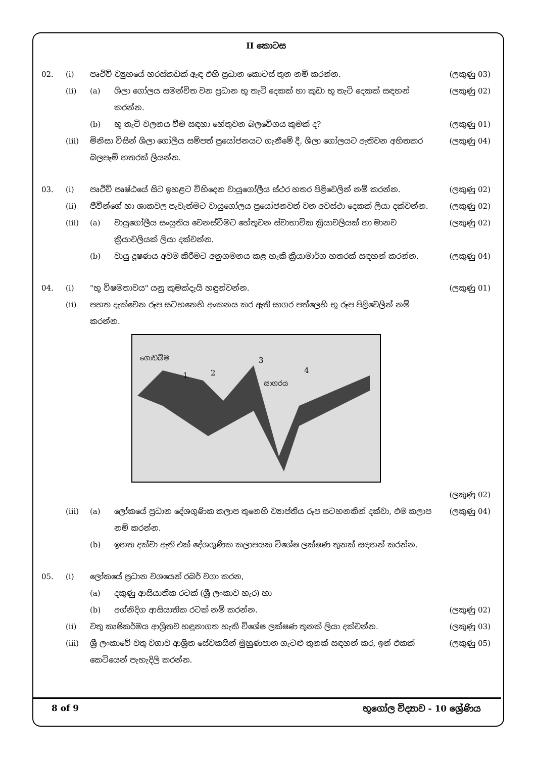II කොටස
02. (i) පෘථිවි ව්‍යුහයේ හරස්කඩක් ඇඳ එහි ප්‍රධාන කොටස් තුන නම් කරන්න. (ලකුණු 03)
(ii) (a) ශිලා ගෝලය සමන්විත වන ප්‍රධාන භූ තැටි දෙකක් හා කුඩා භූ තැටි දෙකක් සඳහන් කරන්න. (ලකුණු 02)
(b) භූ තැටි චලනය වීම සඳහා හේතුවන බලවේගය කුමක් ද? (ලකුණු 01)
(iii) මිනිසා විසින් ශිලා ගෝලීය සම්පත් ප්‍රයෝජනයට ගැනීමේ දී, ශිලා ගෝලයට ඇතිවන අහිතකර බලපෑම් හතරක් ලියන්න. (ලකුණු 04)
03. (i) පෘථිවි පෘෂ්ඨයේ සිට ඉහළට විහිදෙන වායුගෝලීය ස්ථර හතර පිළිවෙලින් නම් කරන්න. (ලකුණු 02)
(ii) ජීවීන්ගේ හා ශාකවල පැවැත්මට වායුගෝලය ප්‍රයෝජනවත් වන අවස්ථා දෙකක් ලියා දක්වන්න. (ලකුණු 02)
(iii) (a) වායුගෝලීය සංයුතිය වෙනස්වීමට හේතුවන ස්වාභාවික ක්‍රියාවලියක් හා මානව ක්‍රියාවලියක් ලියා දක්වන්න. (ලකුණු 02)
(b) වායු දූෂණය අවම කිරීමට අනුගමනය කළ හැකි ක්‍රියාමාර්ග හතරක් සඳහන් කරන්න. (ලකුණු 04)
04. (i) "භූ විෂමතාවය" යනු කුමක්දැයි හඳුන්වන්න. (ලකුණු 01)
(ii) පහත දැක්වෙන රූප සටහනෙහි අංකනය කර ඇති සාගර පත්ලෙහි භූ රූප පිළිවෙලින් නම් කරන්න.
ගොඩබිම
සාගරය
1
2
3
4
(ලකුණු 02)
(iii) (a) ලෝකයේ ප්‍රධාන දේශගුණික කලාප තුනෙහි ව්‍යාප්තිය රූප සටහනකින් දක්වා, එම කලාප නම් කරන්න. (ලකුණු 04)
(b) ඉහත දක්වා ඇති එක් දේශගුණික කලාපයක විශේෂ ලක්ෂණ තුනක් සඳහන් කරන්න.
05. (i) ලෝකයේ ප්‍රධාන වශයෙන් රබර් වගා කරන,
(a) දකුණු ආසියාතික රටක් (ශ්‍රී ලංකාව හැර) හා
(b) අග්නිදිග ආසියාතික රටක් නම් කරන්න. (ලකුණු 02)
(ii) වතු කෘෂිකර්මය ආශ්‍රිතව හඳුනාගත හැකි විශේෂ ලක්ෂණ තුනක් ලියා දක්වන්න. (ලකුණු 03)
(iii) ශ්‍රී ලංකාවේ වතු වගාව ආශ්‍රිත සේවකයින් මුහුණපාන ගැටළු තුනක් සඳහන් කර, ඉන් එකක් කෙටියෙන් පැහැදිලි කරන්න. (ලකුණු 05)
8 of 9 භූගෝල විද්‍යාව - 10 ශ්‍රේණිය